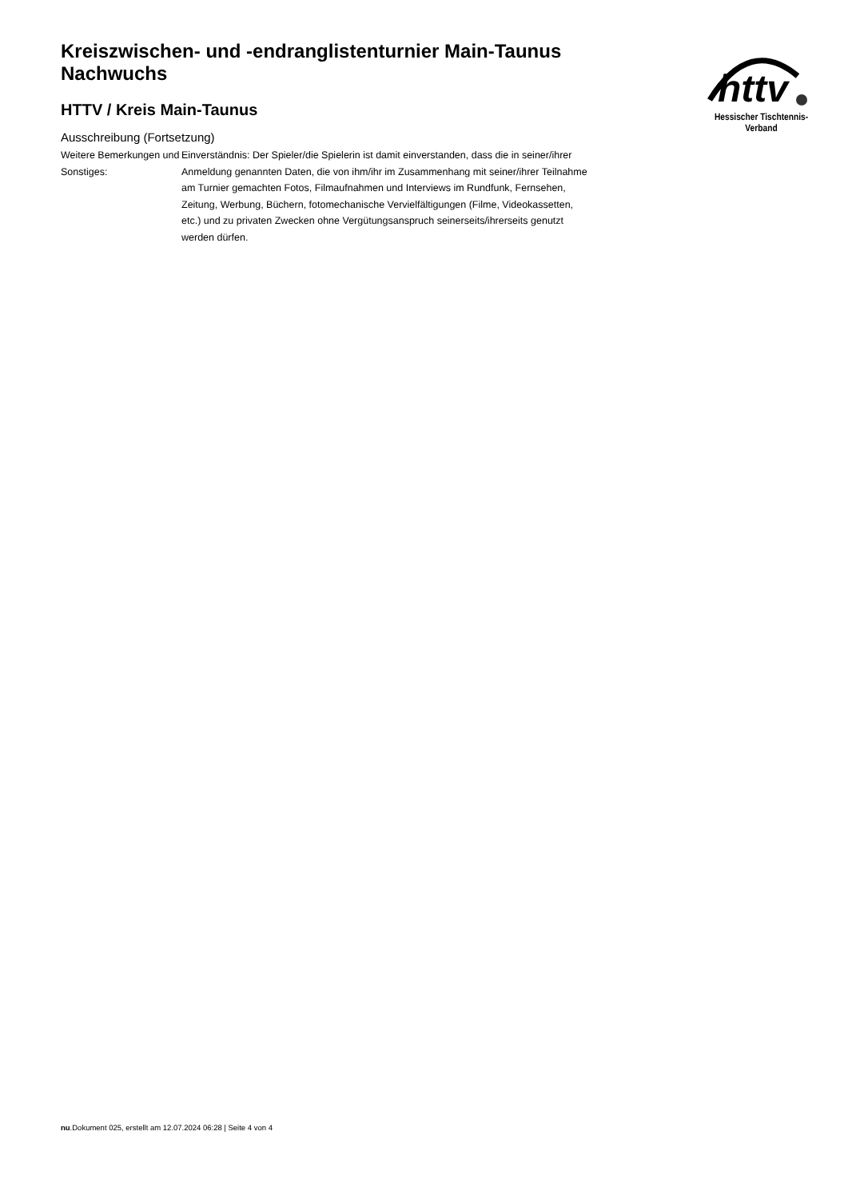Kreiszwischen- und -endranglistenturnier Main-Taunus Nachwuchs
HTTV / Kreis Main-Taunus
Ausschreibung (Fortsetzung)
| Weitere Bemerkungen und Sonstiges: | Einverständnis: Der Spieler/die Spielerin ist damit einverstanden, dass die in seiner/ihrer Anmeldung genannten Daten, die von ihm/ihr im Zusammenhang mit seiner/ihrer Teilnahme am Turnier gemachten Fotos, Filmaufnahmen und Interviews im Rundfunk, Fernsehen, Zeitung, Werbung, Büchern, fotomechanische Vervielfältigungen (Filme, Videokassetten, etc.) und zu privaten Zwecken ohne Vergütungsanspruch seinerseits/ihrerseits genutzt werden dürfen. |
httv
Hessischer Tischtennis-Verband
nu.Dokument 025, erstellt am 12.07.2024 06:28 | Seite 4 von 4